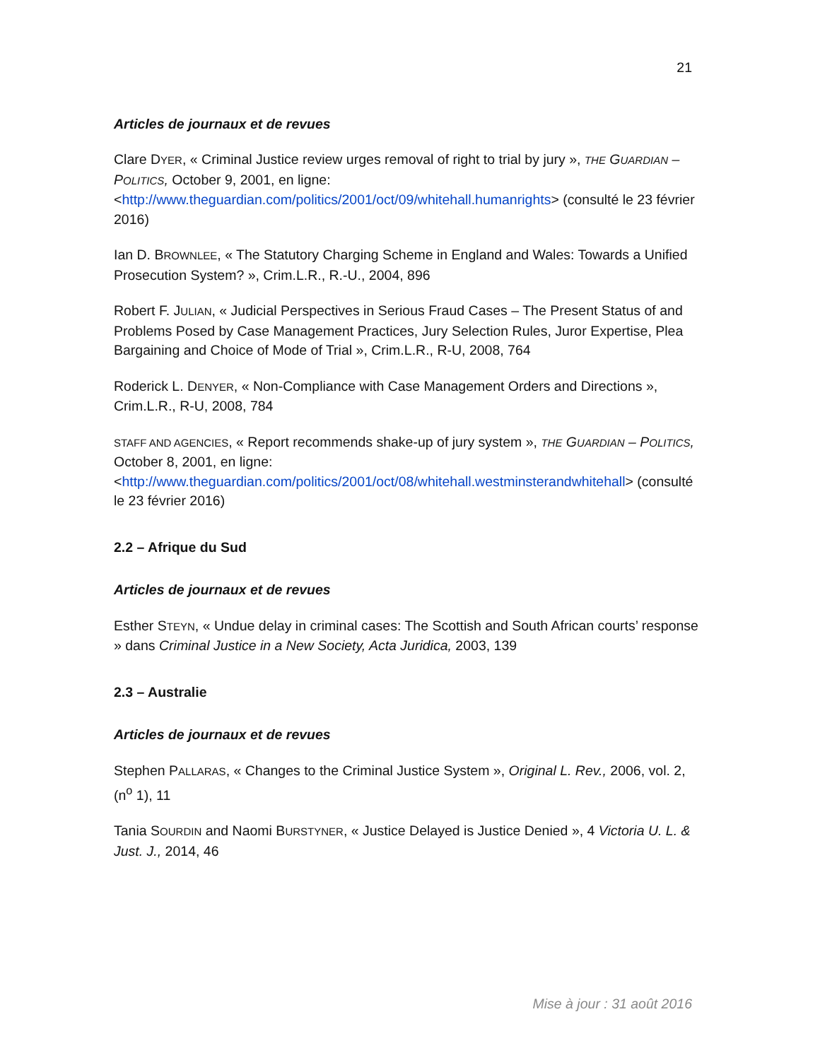21
Articles de journaux et de revues
Clare DYER, « Criminal Justice review urges removal of right to trial by jury », THE GUARDIAN – POLITICS, October 9, 2001, en ligne: <http://www.theguardian.com/politics/2001/oct/09/whitehall.humanrights> (consulté le 23 février 2016)
Ian D. BROWNLEE, « The Statutory Charging Scheme in England and Wales: Towards a Unified Prosecution System? », Crim.L.R., R.-U., 2004, 896
Robert F. JULIAN, « Judicial Perspectives in Serious Fraud Cases – The Present Status of and Problems Posed by Case Management Practices, Jury Selection Rules, Juror Expertise, Plea Bargaining and Choice of Mode of Trial », Crim.L.R., R-U, 2008, 764
Roderick L. DENYER, « Non-Compliance with Case Management Orders and Directions », Crim.L.R., R-U, 2008, 784
STAFF AND AGENCIES, « Report recommends shake-up of jury system », THE GUARDIAN – POLITICS, October 8, 2001, en ligne: <http://www.theguardian.com/politics/2001/oct/08/whitehall.westminsterandwhitehall> (consulté le 23 février 2016)
2.2 – Afrique du Sud
Articles de journaux et de revues
Esther STEYN, « Undue delay in criminal cases: The Scottish and South African courts’ response » dans Criminal Justice in a New Society, Acta Juridica, 2003, 139
2.3 – Australie
Articles de journaux et de revues
Stephen PALLARAS, « Changes to the Criminal Justice System », Original L. Rev., 2006, vol. 2, (n<sup>o</sup> 1), 11
Tania SOURDIN and Naomi BURSTYNER, « Justice Delayed is Justice Denied », 4 Victoria U. L. & Just. J., 2014, 46
Mise à jour : 31 août 2016